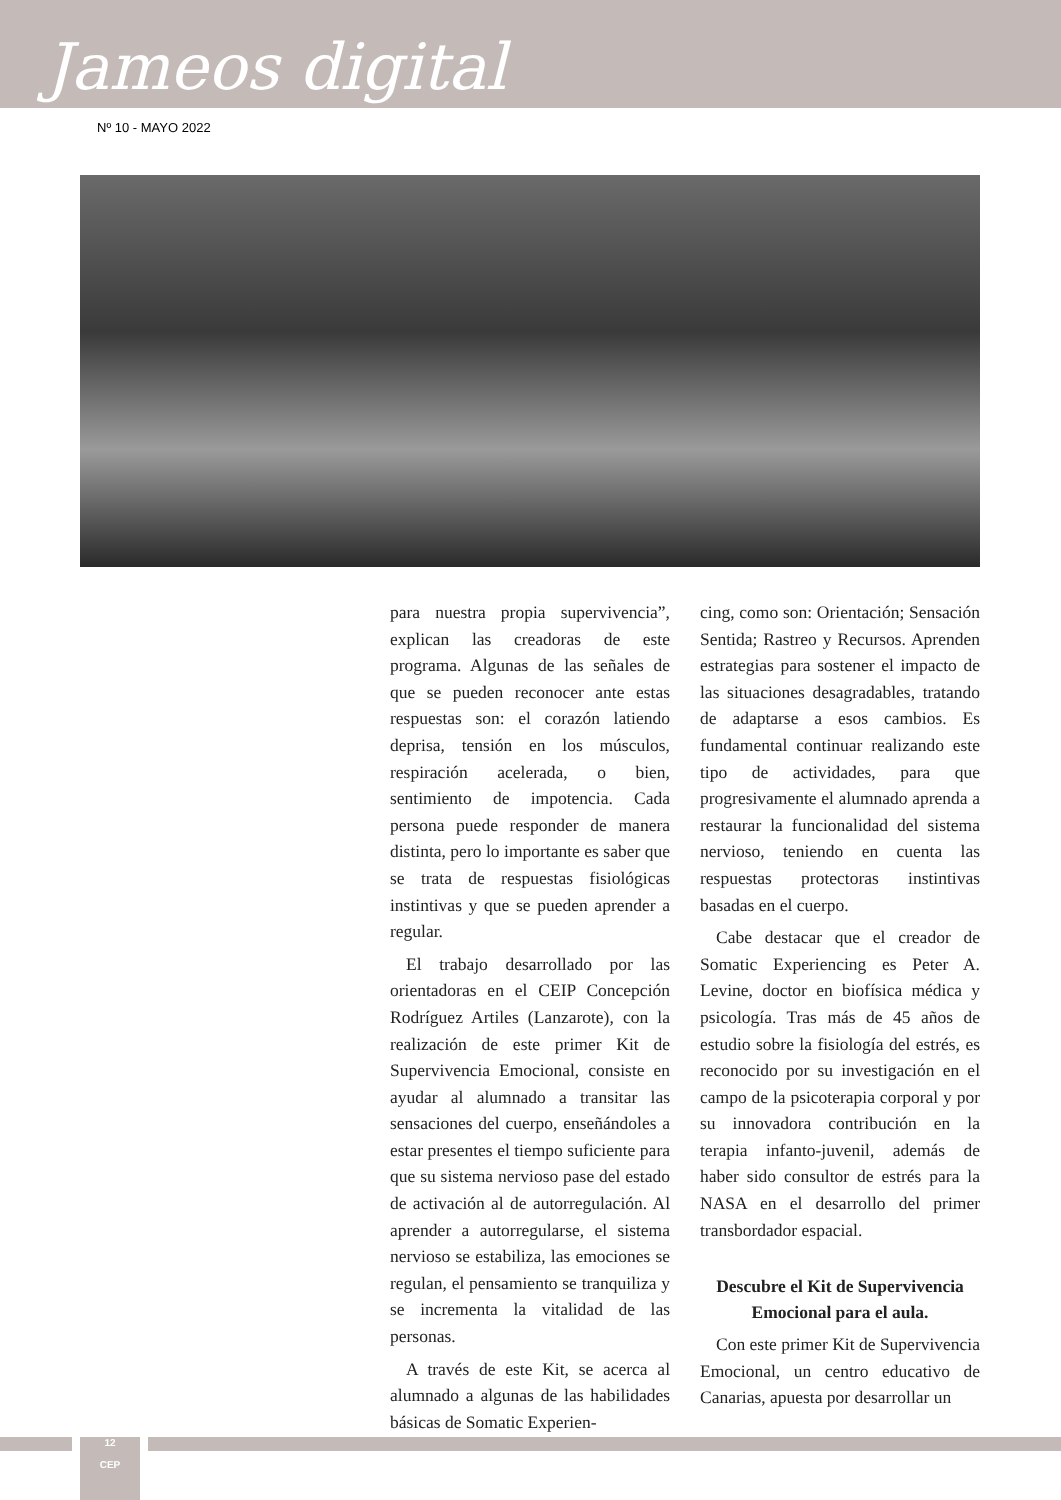Jameos digital
Nº 10 - MAYO 2022
para nuestra propia supervivencia”, explican las creadoras de este programa. Algunas de las señales de que se pueden reconocer ante estas respuestas son: el corazón latiendo deprisa, tensión en los músculos, respiración acelerada, o bien, sentimiento de impotencia. Cada persona puede responder de manera distinta, pero lo importante es saber que se trata de respuestas fisiológicas instintivas y que se pueden aprender a regular.
El trabajo desarrollado por las orientadoras en el CEIP Concepción Rodríguez Artiles (Lanzarote), con la realización de este primer Kit de Supervivencia Emocional, consiste en ayudar al alumnado a transitar las sensaciones del cuerpo, enseñándoles a estar presentes el tiempo suficiente para que su sistema nervioso pase del estado de activación al de autorregulación. Al aprender a autorregularse, el sistema nervioso se estabiliza, las emociones se regulan, el pensamiento se tranquiliza y se incrementa la vitalidad de las personas.
A través de este Kit, se acerca al alumnado a algunas de las habilidades básicas de Somatic Experien-
cing, como son: Orientación; Sensación Sentida; Rastreo y Recursos. Aprenden estrategias para sostener el impacto de las situaciones desagradables, tratando de adaptarse a esos cambios. Es fundamental continuar realizando este tipo de actividades, para que progresivamente el alumnado aprenda a restaurar la funcionalidad del sistema nervioso, teniendo en cuenta las respuestas protectoras instintivas basadas en el cuerpo.
Cabe destacar que el creador de Somatic Experiencing es Peter A. Levine, doctor en biofísica médica y psicología. Tras más de 45 años de estudio sobre la fisiología del estrés, es reconocido por su investigación en el campo de la psicoterapia corporal y por su innovadora contribución en la terapia infanto-juvenil, además de haber sido consultor de estrés para la NASA en el desarrollo del primer transbordador espacial.
Descubre el Kit de Supervivencia Emocional para el aula.
Con este primer Kit de Supervivencia Emocional, un centro educativo de Canarias, apuesta por desarrollar un
12
CEP